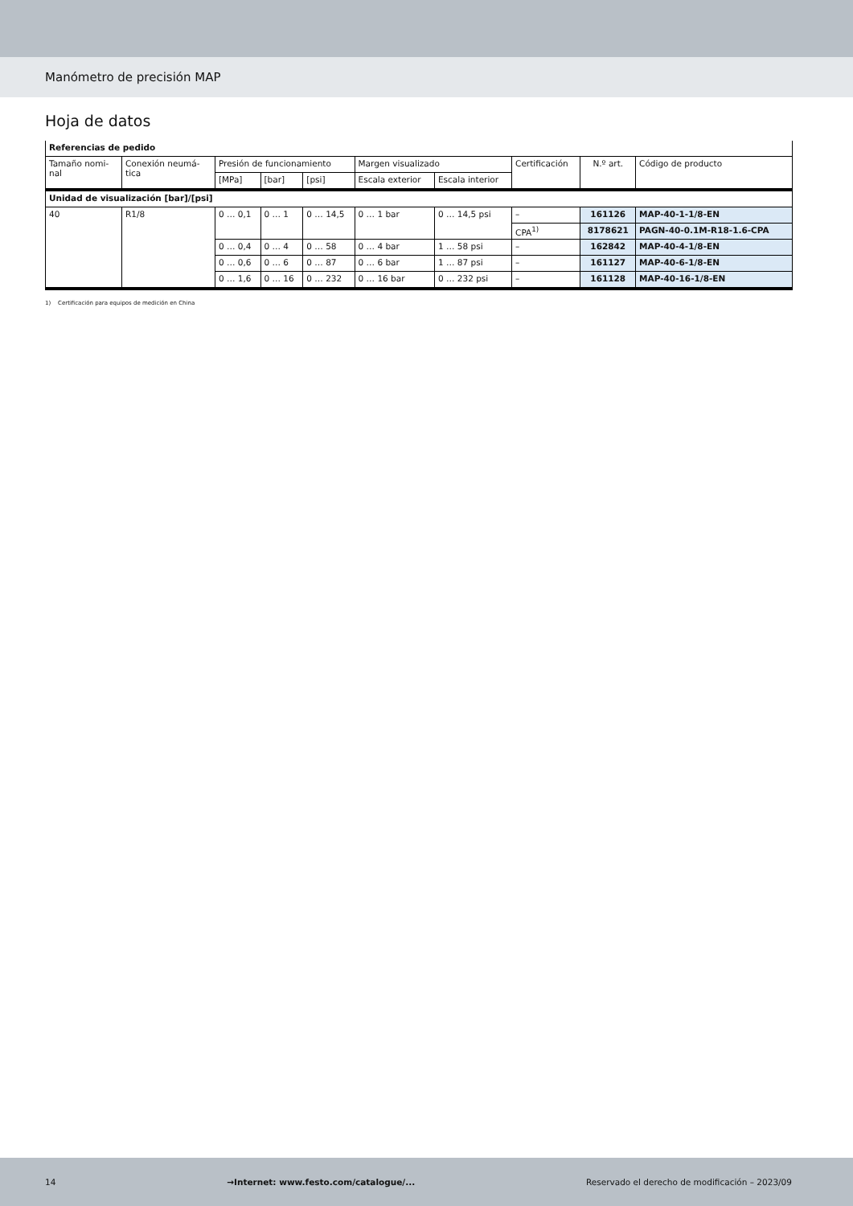Manómetro de precisión MAP
Hoja de datos
| Referencias de pedido | | | | | | | | | |
| --- | --- | --- | --- | --- | --- | --- | --- | --- | --- |
| Tamaño nomi- nal | Conexión neumá- tica | Presión de funcionamiento | | | Margen visualizado | | Certificación | N.º art. | Código de producto |
| | | [MPa] | [bar] | [psi] | Escala exterior | Escala interior | | | |
| Unidad de visualización [bar]/[psi] | | | | | | | | | |
| 40 | R1/8 | 0 … 0,1 | 0 … 1 | 0 … 14,5 | 0 … 1 bar | 0 … 14,5 psi | – | 161126 | MAP-40-1-1/8-EN |
| | | | | | | | CPA<sup>1)</sup> | 8178621 | PAGN-40-0.1M-R18-1.6-CPA |
| | | 0 … 0,4 | 0 … 4 | 0 … 58 | 0 … 4 bar | 1 … 58 psi | – | 162842 | MAP-40-4-1/8-EN |
| | | 0 … 0,6 | 0 … 6 | 0 … 87 | 0 … 6 bar | 1 … 87 psi | – | 161127 | MAP-40-6-1/8-EN |
| | | 0 … 1,6 | 0 … 16 | 0 … 232 | 0 … 16 bar | 0 … 232 psi | – | 161128 | MAP-40-16-1/8-EN |
1) Certificación para equipos de medición en China
14 →Internet: www.festo.com/catalogue/... Reservado el derecho de modificación – 2023/09